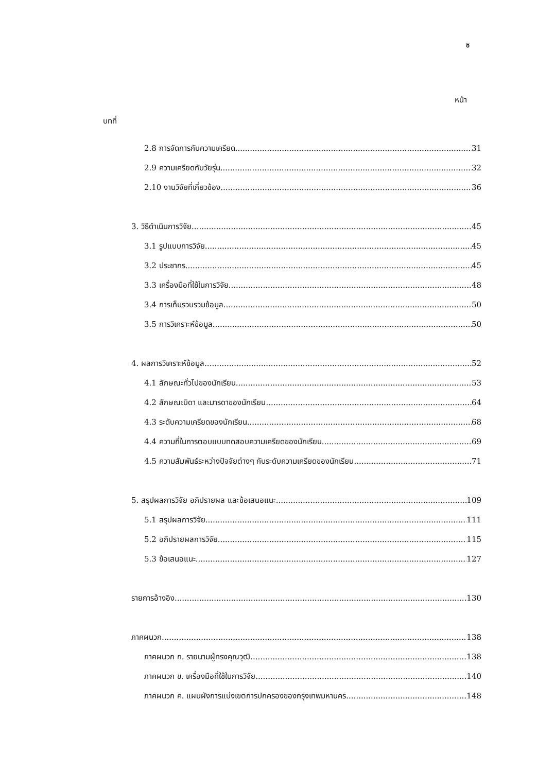ซ
หน้า
บทที่
2.8 การจัดการกับความเครียด 31
2.9 ความเครียดกับวัยรุ่น 32
2.10 งานวิจัยที่เกี่ยวข้อง 36
3. วิธีดำเนินการวิจัย 45
3.1 รูปแบบการวิจัย 45
3.2 ประชากร 45
3.3 เครื่องมือที่ใช้ในการวิจัย 48
3.4 การเก็บรวบรวมข้อมูล 50
3.5 การวิเคราะห์ข้อมูล 50
4. ผลการวิเคราะห์ข้อมูล 52
4.1 ลักษณะทั่วไปของนักเรียน 53
4.2 ลักษณะบิดา และมารดาของนักเรียน 64
4.3 ระดับความเครียดของนักเรียน 68
4.4 ความถี่ในการตอบแบบทดสอบความเครียดของนักเรียน 69
4.5 ความสัมพันธ์ระหว่างปัจจัยต่างๆ กับระดับความเครียดของนักเรียน 71
5. สรุปผลการวิจัย อภิปรายผล และข้อเสนอแนะ 109
5.1 สรุปผลการวิจัย 111
5.2 อภิปรายผลการวิจัย 115
5.3 ข้อเสนอแนะ 127
รายการอ้างอิง 130
ภาคผนวก 138
ภาคผนวก ก. รายนามผู้ทรงคุณวุฒิ 138
ภาคผนวก ข. เครื่องมือที่ใช้ในการวิจัย 140
ภาคผนวก ค. แผนผังการแบ่งเขตการปกครองของกรุงเทพมหานคร 148